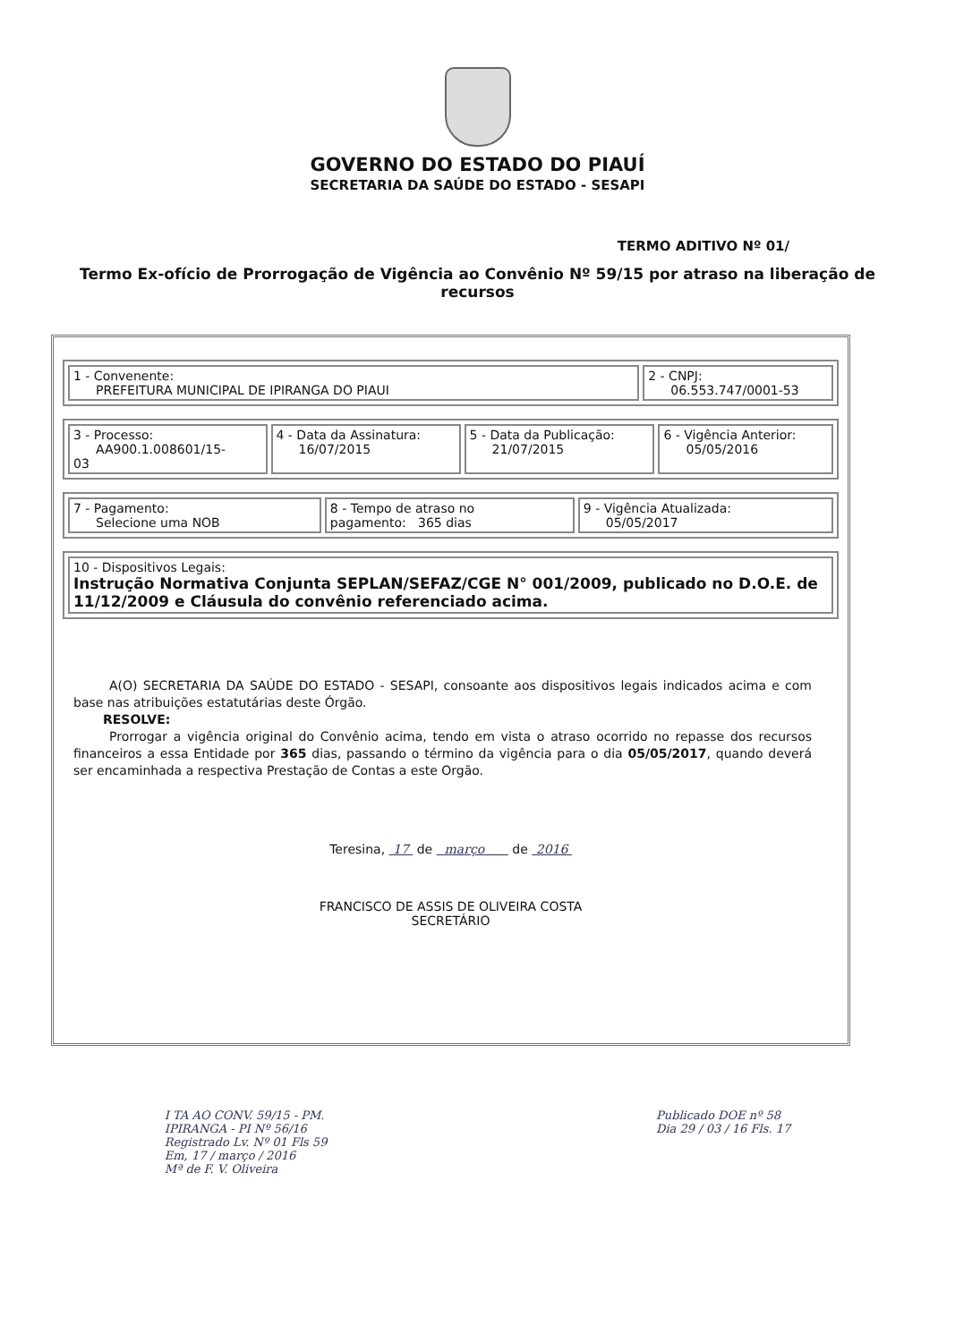GOVERNO DO ESTADO DO PIAUÍ
SECRETARIA DA SAÚDE DO ESTADO - SESAPI
TERMO ADITIVO Nº 01/
Termo Ex-ofício de Prorrogação de Vigência ao Convênio Nº 59/15 por atraso na liberação de recursos
| 1 - Convenente: PREFEITURA MUNICIPAL DE IPIRANGA DO PIAUI | 2 - CNPJ: 06.553.747/0001-53 |
| 3 - Processo: AA900.1.008601/15- 03 | 4 - Data da Assinatura: 16/07/2015 | 5 - Data da Publicação: 21/07/2015 | 6 - Vigência Anterior: 05/05/2016 |
| 7 - Pagamento: Selecione uma NOB | 8 - Tempo de atraso no pagamento: 365 dias | 9 - Vigência Atualizada: 05/05/2017 |
| 10 - Dispositivos Legais: Instrução Normativa Conjunta SEPLAN/SEFAZ/CGE N° 001/2009, publicado no D.O.E. de 11/12/2009 e Cláusula do convênio referenciado acima. |
A(O) SECRETARIA DA SAÚDE DO ESTADO - SESAPI, consoante aos dispositivos legais indicados acima e com base nas atribuições estatutárias deste Órgão.
RESOLVE:
Prorrogar a vigência original do Convênio acima, tendo em vista o atraso ocorrido no repasse dos recursos financeiros a essa Entidade por 365 dias, passando o término da vigência para o dia 05/05/2017, quando deverá ser encaminhada a respectiva Prestação de Contas a este Orgão.
Teresina, 17 de março de 2016
FRANCISCO DE ASSIS DE OLIVEIRA COSTA
SECRETÁRIO
I TA AO CONV. 59/15 - PM.
IPIRANGA - PI Nº 56/16
Registrado Lv. Nº 01 Fls 59
Em, 17 / março / 2016
Mª de F. V. Oliveira
Publicado DOE nº 58
Dia 29 / 03 / 16 Fls. 17